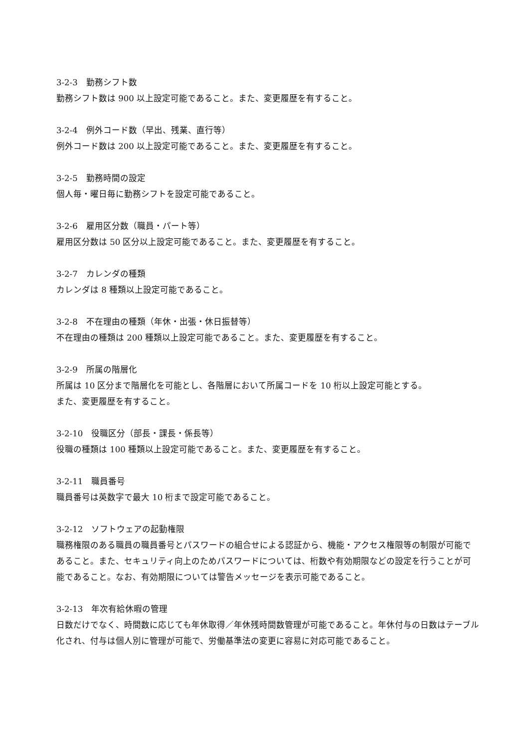3-2-3　勤務シフト数
勤務シフト数は 900 以上設定可能であること。また、変更履歴を有すること。
3-2-4　例外コード数（早出、残業、直行等）
例外コード数は 200 以上設定可能であること。また、変更履歴を有すること。
3-2-5　勤務時間の設定
個人毎・曜日毎に勤務シフトを設定可能であること。
3-2-6　雇用区分数（職員・パート等）
雇用区分数は 50 区分以上設定可能であること。また、変更履歴を有すること。
3-2-7　カレンダの種類
カレンダは 8 種類以上設定可能であること。
3-2-8　不在理由の種類（年休・出張・休日振替等）
不在理由の種類は 200 種類以上設定可能であること。また、変更履歴を有すること。
3-2-9　所属の階層化
所属は 10 区分まで階層化を可能とし、各階層において所属コードを 10 桁以上設定可能とする。
また、変更履歴を有すること。
3-2-10　役職区分（部長・課長・係長等）
役職の種類は 100 種類以上設定可能であること。また、変更履歴を有すること。
3-2-11　職員番号
職員番号は英数字で最大 10 桁まで設定可能であること。
3-2-12　ソフトウェアの起動権限
職務権限のある職員の職員番号とパスワードの組合せによる認証から、機能・アクセス権限等の制限が可能であること。また、セキュリティ向上のためパスワードについては、桁数や有効期限などの設定を行うことが可能であること。なお、有効期限については警告メッセージを表示可能であること。
3-2-13　年次有給休暇の管理
日数だけでなく、時間数に応じても年休取得／年休残時間数管理が可能であること。年休付与の日数はテーブル化され、付与は個人別に管理が可能で、労働基準法の変更に容易に対応可能であること。